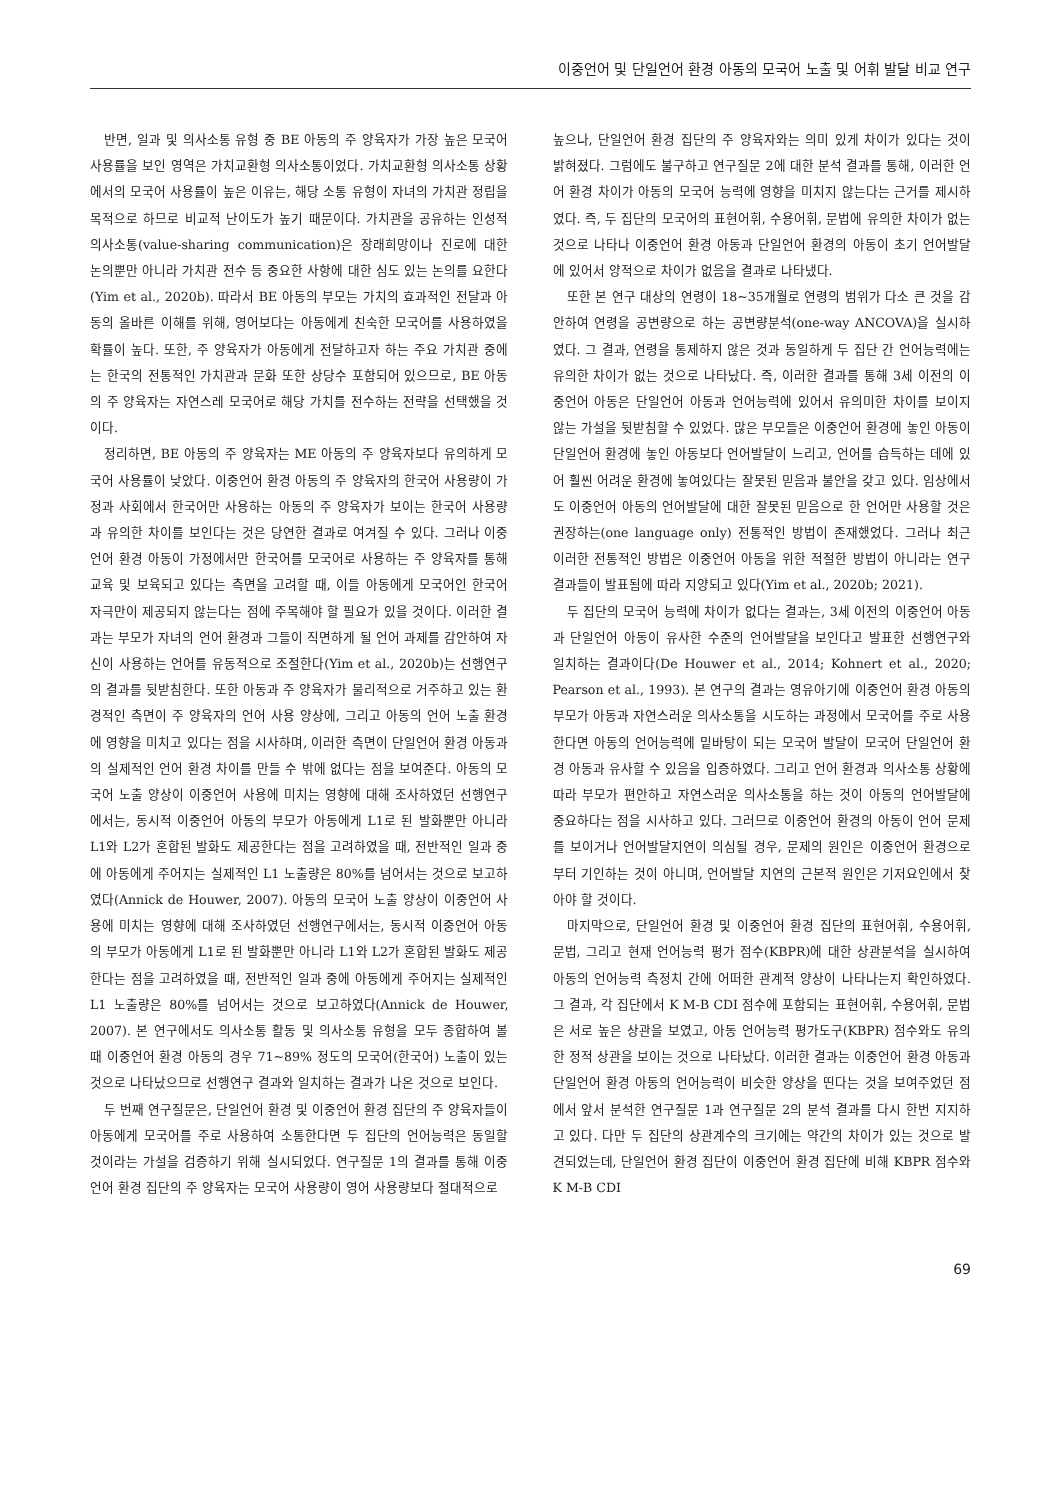이중언어 및 단일언어 환경 아동의 모국어 노출 및 어휘 발달 비교 연구
반면, 일과 및 의사소통 유형 중 BE 아동의 주 양육자가 가장 높은 모국어 사용률을 보인 영역은 가치교환형 의사소통이었다. 가치교환형 의사소통 상황에서의 모국어 사용률이 높은 이유는, 해당 소통 유형이 자녀의 가치관 정립을 목적으로 하므로 비교적 난이도가 높기 때문이다. 가치관을 공유하는 인성적 의사소통(value-sharing communication)은 장래희망이나 진로에 대한 논의뿐만 아니라 가치관 전수 등 중요한 사항에 대한 심도 있는 논의를 요한다(Yim et al., 2020b). 따라서 BE 아동의 부모는 가치의 효과적인 전달과 아동의 올바른 이해를 위해, 영어보다는 아동에게 친숙한 모국어를 사용하였을 확률이 높다. 또한, 주 양육자가 아동에게 전달하고자 하는 주요 가치관 중에는 한국의 전통적인 가치관과 문화 또한 상당수 포함되어 있으므로, BE 아동의 주 양육자는 자연스레 모국어로 해당 가치를 전수하는 전략을 선택했을 것이다.
정리하면, BE 아동의 주 양육자는 ME 아동의 주 양육자보다 유의하게 모국어 사용률이 낮았다. 이중언어 환경 아동의 주 양육자의 한국어 사용량이 가정과 사회에서 한국어만 사용하는 아동의 주 양육자가 보이는 한국어 사용량과 유의한 차이를 보인다는 것은 당연한 결과로 여겨질 수 있다. 그러나 이중언어 환경 아동이 가정에서만 한국어를 모국어로 사용하는 주 양육자를 통해 교육 및 보육되고 있다는 측면을 고려할 때, 이들 아동에게 모국어인 한국어 자극만이 제공되지 않는다는 점에 주목해야 할 필요가 있을 것이다. 이러한 결과는 부모가 자녀의 언어 환경과 그들이 직면하게 될 언어 과제를 감안하여 자신이 사용하는 언어를 유동적으로 조절한다(Yim et al., 2020b)는 선행연구의 결과를 뒷받침한다. 또한 아동과 주 양육자가 물리적으로 거주하고 있는 환경적인 측면이 주 양육자의 언어 사용 양상에, 그리고 아동의 언어 노출 환경에 영향을 미치고 있다는 점을 시사하며, 이러한 측면이 단일언어 환경 아동과의 실제적인 언어 환경 차이를 만들 수 밖에 없다는 점을 보여준다. 아동의 모국어 노출 양상이 이중언어 사용에 미치는 영향에 대해 조사하였던 선행연구에서는, 동시적 이중언어 아동의 부모가 아동에게 L1로 된 발화뿐만 아니라 L1와 L2가 혼합된 발화도 제공한다는 점을 고려하였을 때, 전반적인 일과 중에 아동에게 주어지는 실제적인 L1 노출량은 80%를 넘어서는 것으로 보고하였다(Annick de Houwer, 2007). 아동의 모국어 노출 양상이 이중언어 사용에 미치는 영향에 대해 조사하였던 선행연구에서는, 동시적 이중언어 아동의 부모가 아동에게 L1로 된 발화뿐만 아니라 L1와 L2가 혼합된 발화도 제공한다는 점을 고려하였을 때, 전반적인 일과 중에 아동에게 주어지는 실제적인 L1 노출량은 80%를 넘어서는 것으로 보고하였다(Annick de Houwer, 2007). 본 연구에서도 의사소통 활동 및 의사소통 유형을 모두 종합하여 볼 때 이중언어 환경 아동의 경우 71~89% 정도의 모국어(한국어) 노출이 있는 것으로 나타났으므로 선행연구 결과와 일치하는 결과가 나온 것으로 보인다.
두 번째 연구질문은, 단일언어 환경 및 이중언어 환경 집단의 주 양육자들이 아동에게 모국어를 주로 사용하여 소통한다면 두 집단의 언어능력은 동일할 것이라는 가설을 검증하기 위해 실시되었다. 연구질문 1의 결과를 통해 이중언어 환경 집단의 주 양육자는 모국어 사용량이 영어 사용량보다 절대적으로
높으나, 단일언어 환경 집단의 주 양육자와는 의미 있게 차이가 있다는 것이 밝혀졌다. 그럼에도 불구하고 연구질문 2에 대한 분석 결과를 통해, 이러한 언어 환경 차이가 아동의 모국어 능력에 영향을 미치지 않는다는 근거를 제시하였다. 즉, 두 집단의 모국어의 표현어휘, 수용어휘, 문법에 유의한 차이가 없는 것으로 나타나 이중언어 환경 아동과 단일언어 환경의 아동이 초기 언어발달에 있어서 양적으로 차이가 없음을 결과로 나타냈다.
또한 본 연구 대상의 연령이 18~35개월로 연령의 범위가 다소 큰 것을 감안하여 연령을 공변량으로 하는 공변량분석(one-way ANCOVA)을 실시하였다. 그 결과, 연령을 통제하지 않은 것과 동일하게 두 집단 간 언어능력에는 유의한 차이가 없는 것으로 나타났다. 즉, 이러한 결과를 통해 3세 이전의 이중언어 아동은 단일언어 아동과 언어능력에 있어서 유의미한 차이를 보이지 않는 가설을 뒷받침할 수 있었다. 많은 부모들은 이중언어 환경에 놓인 아동이 단일언어 환경에 놓인 아동보다 언어발달이 느리고, 언어를 습득하는 데에 있어 훨씬 어려운 환경에 놓여있다는 잘못된 믿음과 불안을 갖고 있다. 임상에서도 이중언어 아동의 언어발달에 대한 잘못된 믿음으로 한 언어만 사용할 것은 권장하는(one language only) 전통적인 방법이 존재했었다. 그러나 최근 이러한 전통적인 방법은 이중언어 아동을 위한 적절한 방법이 아니라는 연구 결과들이 발표됨에 따라 지양되고 있다(Yim et al., 2020b; 2021).
두 집단의 모국어 능력에 차이가 없다는 결과는, 3세 이전의 이중언어 아동과 단일언어 아동이 유사한 수준의 언어발달을 보인다고 발표한 선행연구와 일치하는 결과이다(De Houwer et al., 2014; Kohnert et al., 2020; Pearson et al., 1993). 본 연구의 결과는 영유아기에 이중언어 환경 아동의 부모가 아동과 자연스러운 의사소통을 시도하는 과정에서 모국어를 주로 사용한다면 아동의 언어능력에 밑바탕이 되는 모국어 발달이 모국어 단일언어 환경 아동과 유사할 수 있음을 입증하였다. 그리고 언어 환경과 의사소통 상황에 따라 부모가 편안하고 자연스러운 의사소통을 하는 것이 아동의 언어발달에 중요하다는 점을 시사하고 있다. 그러므로 이중언어 환경의 아동이 언어 문제를 보이거나 언어발달지연이 의심될 경우, 문제의 원인은 이중언어 환경으로부터 기인하는 것이 아니며, 언어발달 지연의 근본적 원인은 기저요인에서 찾아야 할 것이다.
마지막으로, 단일언어 환경 및 이중언어 환경 집단의 표현어휘, 수용어휘, 문법, 그리고 현재 언어능력 평가 점수(KBPR)에 대한 상관분석을 실시하여 아동의 언어능력 측정치 간에 어떠한 관계적 양상이 나타나는지 확인하였다. 그 결과, 각 집단에서 K M-B CDI 점수에 포함되는 표현어휘, 수용어휘, 문법은 서로 높은 상관을 보였고, 아동 언어능력 평가도구(KBPR) 점수와도 유의한 정적 상관을 보이는 것으로 나타났다. 이러한 결과는 이중언어 환경 아동과 단일언어 환경 아동의 언어능력이 비슷한 양상을 띤다는 것을 보여주었던 점에서 앞서 분석한 연구질문 1과 연구질문 2의 분석 결과를 다시 한번 지지하고 있다. 다만 두 집단의 상관계수의 크기에는 약간의 차이가 있는 것으로 발견되었는데, 단일언어 환경 집단이 이중언어 환경 집단에 비해 KBPR 점수와 K M-B CDI
69